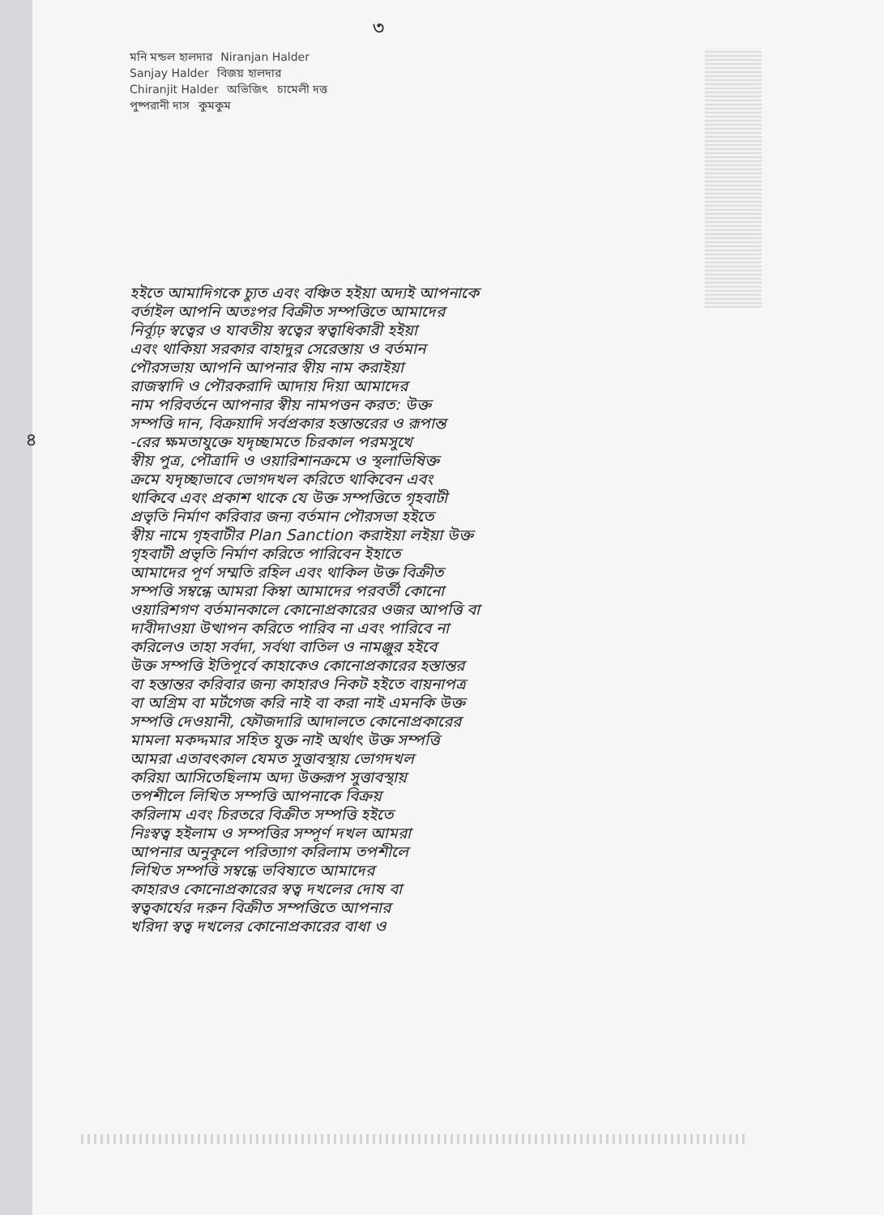৩
মনি মন্ডল হালদার Niranjan Halder Sanjay Halder বিজয় হালদার Chiranjit Halder অভিজিৎ চামেলী দত্ত পুষ্পরানী দাস কুমকুম
৪
হইতে আমাদিগকে চ্যুত এবং বঞ্চিত হইয়া অদ্যই আপনাকে
বর্তাইল আপনি অতঃপর বিক্রীত সম্পত্তিতে আমাদের
নির্ব্যূঢ় স্বত্বের ও যাবতীয় স্বত্বের স্বত্বাধিকারী হইয়া
এবং থাকিয়া সরকার বাহাদুর সেরেস্তায় ও বর্তমান
পৌরসভায় আপনি আপনার স্বীয় নাম করাইয়া
রাজস্বাদি ও পৌরকরাদি আদায় দিয়া আমাদের
নাম পরিবর্তনে আপনার স্বীয় নামপত্তন করত: উক্ত
সম্পত্তি দান, বিক্রয়াদি সর্বপ্রকার হস্তান্তরের ও রূপান্ত
-রের ক্ষমতাযুক্তে যদৃচ্ছামতে চিরকাল পরমসুখে
স্বীয় পুত্র, পৌত্রাদি ও ওয়ারিশানক্রমে ও স্থলাভিষিক্ত
ক্রমে যদৃচ্ছাভাবে ভোগদখল করিতে থাকিবেন এবং
থাকিবে এবং প্রকাশ থাকে যে উক্ত সম্পত্তিতে গৃহবাটী
প্রভৃতি নির্মাণ করিবার জন্য বর্তমান পৌরসভা হইতে
স্বীয় নামে গৃহবাটীর Plan Sanction করাইয়া লইয়া উক্ত
গৃহবাটী প্রভৃতি নির্মাণ করিতে পারিবেন ইহাতে
আমাদের পূর্ণ সম্মতি রহিল এবং থাকিল উক্ত বিক্রীত
সম্পত্তি সম্বন্ধে আমরা কিম্বা আমাদের পরবর্তী কোনো
ওয়ারিশগণ বর্তমানকালে কোনোপ্রকারের ওজর আপত্তি বা
দাবীদাওয়া উত্থাপন করিতে পারিব না এবং পারিবে না
করিলেও তাহা সর্বদা, সর্বথা বাতিল ও নামঞ্জুর হইবে
উক্ত সম্পত্তি ইতিপূর্বে কাহাকেও কোনোপ্রকারের হস্তান্তর
বা হস্তান্তর করিবার জন্য কাহারও নিকট হইতে বায়নাপত্র
বা অগ্রিম বা মর্টগেজ করি নাই বা করা নাই এমনকি উক্ত
সম্পত্তি দেওয়ানী, ফৌজদারি আদালতে কোনোপ্রকারের
মামলা মকদ্দমার সহিত যুক্ত নাই অর্থাৎ উক্ত সম্পত্তি
আমরা এতাবৎকাল যেমত সুত্তাবস্থায় ভোগদখল
করিয়া আসিতেছিলাম অদ্য উক্তরূপ সুত্তাবস্থায়
তপশীলে লিখিত সম্পত্তি আপনাকে বিক্রয়
করিলাম এবং চিরতরে বিক্রীত সম্পত্তি হইতে
নিঃস্বত্ব হইলাম ও সম্পত্তির সম্পূর্ণ দখল আমরা
আপনার অনুকূলে পরিত্যাগ করিলাম তপশীলে
লিখিত সম্পত্তি সম্বন্ধে ভবিষ্যতে আমাদের
কাহারও কোনোপ্রকারের স্বত্ব দখলের দোষ বা
স্বত্বকার্যের দরুন বিক্রীত সম্পত্তিতে আপনার
খরিদা স্বত্ব দখলের কোনোপ্রকারের বাধা ও